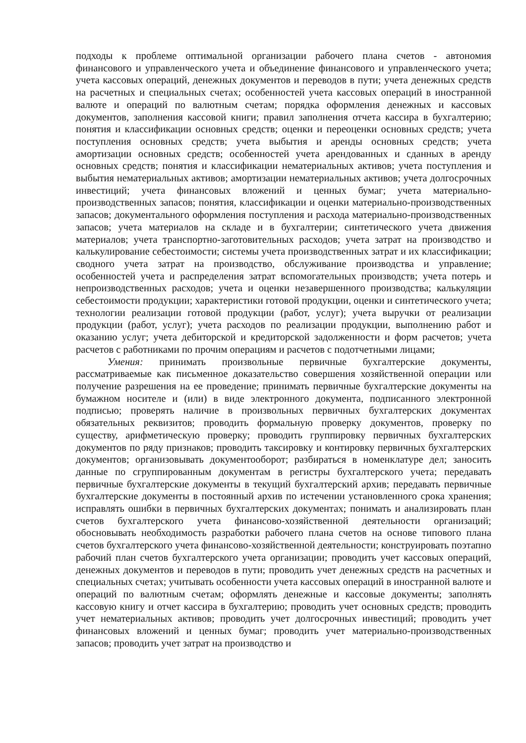подходы к проблеме оптимальной организации рабочего плана счетов - автономия финансового и управленческого учета и объединение финансового и управленческого учета; учета кассовых операций, денежных документов и переводов в пути; учета денежных средств на расчетных и специальных счетах; особенностей учета кассовых операций в иностранной валюте и операций по валютным счетам; порядка оформления денежных и кассовых документов, заполнения кассовой книги; правил заполнения отчета кассира в бухгалтерию; понятия и классификации основных средств; оценки и переоценки основных средств; учета поступления основных средств; учета выбытия и аренды основных средств; учета амортизации основных средств; особенностей учета арендованных и сданных в аренду основных средств; понятия и классификации нематериальных активов; учета поступления и выбытия нематериальных активов; амортизации нематериальных активов; учета долгосрочных инвестиций; учета финансовых вложений и ценных бумаг; учета материально-производственных запасов; понятия, классификации и оценки материально-производственных запасов; документального оформления поступления и расхода материально-производственных запасов; учета материалов на складе и в бухгалтерии; синтетического учета движения материалов; учета транспортно-заготовительных расходов; учета затрат на производство и калькулирование себестоимости; системы учета производственных затрат и их классификации; сводного учета затрат на производство, обслуживание производства и управление; особенностей учета и распределения затрат вспомогательных производств; учета потерь и непроизводственных расходов; учета и оценки незавершенного производства; калькуляции себестоимости продукции; характеристики готовой продукции, оценки и синтетического учета; технологии реализации готовой продукции (работ, услуг); учета выручки от реализации продукции (работ, услуг); учета расходов по реализации продукции, выполнению работ и оказанию услуг; учета дебиторской и кредиторской задолженности и форм расчетов; учета расчетов с работниками по прочим операциям и расчетов с подотчетными лицами;
Умения: принимать произвольные первичные бухгалтерские документы, рассматриваемые как письменное доказательство совершения хозяйственной операции или получение разрешения на ее проведение; принимать первичные бухгалтерские документы на бумажном носителе и (или) в виде электронного документа, подписанного электронной подписью; проверять наличие в произвольных первичных бухгалтерских документах обязательных реквизитов; проводить формальную проверку документов, проверку по существу, арифметическую проверку; проводить группировку первичных бухгалтерских документов по ряду признаков; проводить таксировку и контировку первичных бухгалтерских документов; организовывать документооборот; разбираться в номенклатуре дел; заносить данные по сгруппированным документам в регистры бухгалтерского учета; передавать первичные бухгалтерские документы в текущий бухгалтерский архив; передавать первичные бухгалтерские документы в постоянный архив по истечении установленного срока хранения; исправлять ошибки в первичных бухгалтерских документах; понимать и анализировать план счетов бухгалтерского учета финансово-хозяйственной деятельности организаций; обосновывать необходимость разработки рабочего плана счетов на основе типового плана счетов бухгалтерского учета финансово-хозяйственной деятельности; конструировать поэтапно рабочий план счетов бухгалтерского учета организации; проводить учет кассовых операций, денежных документов и переводов в пути; проводить учет денежных средств на расчетных и специальных счетах; учитывать особенности учета кассовых операций в иностранной валюте и операций по валютным счетам; оформлять денежные и кассовые документы; заполнять кассовую книгу и отчет кассира в бухгалтерию; проводить учет основных средств; проводить учет нематериальных активов; проводить учет долгосрочных инвестиций; проводить учет финансовых вложений и ценных бумаг; проводить учет материально-производственных запасов; проводить учет затрат на производство и